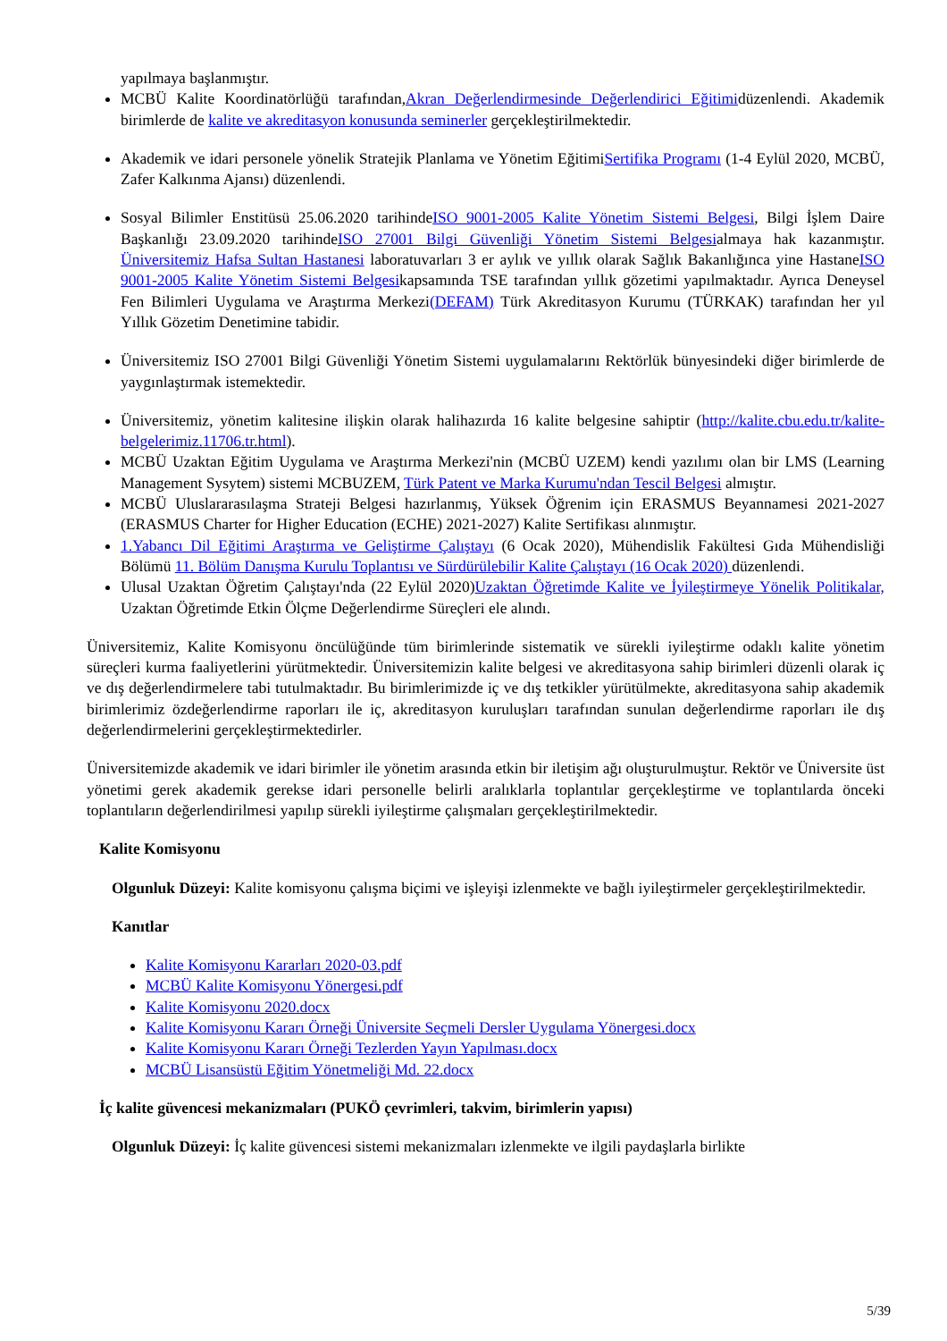yapılmaya başlanmıştır.
MCBÜ Kalite Koordinatörlüğü tarafından,Akran Değerlendirmesinde Değerlendirici Eğitimidüzenlendi. Akademik birimlerde de kalite ve akreditasyon konusunda seminerler gerçekleştirilmektedir.
Akademik ve idari personele yönelik Stratejik Planlama ve Yönetim EğitimiSertifika Programı (1-4 Eylül 2020, MCBÜ, Zafer Kalkınma Ajansı) düzenlendi.
Sosyal Bilimler Enstitüsü 25.06.2020 tarihindeISO 9001-2005 Kalite Yönetim Sistemi Belgesi, Bilgi İşlem Daire Başkanlığı 23.09.2020 tarihindeISO 27001 Bilgi Güvenliği Yönetim Sistemi Belgesialmaya hak kazanmıştır. Üniversitemiz Hafsa Sultan Hastanesi laboratuvarları 3 er aylık ve yıllık olarak Sağlık Bakanlığınca yine HastaneISO 9001-2005 Kalite Yönetim Sistemi Belgesikapsamında TSE tarafından yıllık gözetimi yapılmaktadır. Ayrıca Deneysel Fen Bilimleri Uygulama ve Araştırma Merkezi(DEFAM) Türk Akreditasyon Kurumu (TÜRKAK) tarafından her yıl Yıllık Gözetim Denetimine tabidir.
Üniversitemiz ISO 27001 Bilgi Güvenliği Yönetim Sistemi uygulamalarını Rektörlük bünyesindeki diğer birimlerde de yaygınlaştırmak istemektedir.
Üniversitemiz, yönetim kalitesine ilişkin olarak halihazırda 16 kalite belgesine sahiptir (http://kalite.cbu.edu.tr/kalite-belgelerimiz.11706.tr.html).
MCBÜ Uzaktan Eğitim Uygulama ve Araştırma Merkezi'nin (MCBÜ UZEM) kendi yazılımı olan bir LMS (Learning Management Sysytem) sistemi MCBUZEM, Türk Patent ve Marka Kurumu'ndan Tescil Belgesi almıştır.
MCBÜ Uluslararasılaşma Strateji Belgesi hazırlanmış, Yüksek Öğrenim için ERASMUS Beyannamesi 2021-2027 (ERASMUS Charter for Higher Education (ECHE) 2021-2027) Kalite Sertifikası alınmıştır.
1.Yabancı Dil Eğitimi Araştırma ve Geliştirme Çalıştayı (6 Ocak 2020), Mühendislik Fakültesi Gıda Mühendisliği Bölümü 11. Bölüm Danışma Kurulu Toplantısı ve Sürdürülebilir Kalite Çalıştayı (16 Ocak 2020) düzenlendi.
Ulusal Uzaktan Öğretim Çalıştayı'nda (22 Eylül 2020)Uzaktan Öğretimde Kalite ve İyileştirmeye Yönelik Politikalar, Uzaktan Öğretimde Etkin Ölçme Değerlendirme Süreçleri ele alındı.
Üniversitemiz, Kalite Komisyonu öncülüğünde tüm birimlerinde sistematik ve sürekli iyileştirme odaklı kalite yönetim süreçleri kurma faaliyetlerini yürütmektedir. Üniversitemizin kalite belgesi ve akreditasyona sahip birimleri düzenli olarak iç ve dış değerlendirmelere tabi tutulmaktadır. Bu birimlerimizde iç ve dış tetkikler yürütülmekte, akreditasyona sahip akademik birimlerimiz özdeğerlendirme raporları ile iç, akreditasyon kuruluşları tarafından sunulan değerlendirme raporları ile dış değerlendirmelerini gerçekleştirmektedirler.
Üniversitemizde akademik ve idari birimler ile yönetim arasında etkin bir iletişim ağı oluşturulmuştur. Rektör ve Üniversite üst yönetimi gerek akademik gerekse idari personelle belirli aralıklarla toplantılar gerçekleştirme ve toplantılarda önceki toplantıların değerlendirilmesi yapılıp sürekli iyileştirme çalışmaları gerçekleştirilmektedir.
Kalite Komisyonu
Olgunluk Düzeyi: Kalite komisyonu çalışma biçimi ve işleyişi izlenmekte ve bağlı iyileştirmeler gerçekleştirilmektedir.
Kanıtlar
Kalite Komisyonu Kararları 2020-03.pdf
MCBÜ Kalite Komisyonu Yönergesi.pdf
Kalite Komisyonu 2020.docx
Kalite Komisyonu Kararı Örneği Üniversite Seçmeli Dersler Uygulama Yönergesi.docx
Kalite Komisyonu Kararı Örneği Tezlerden Yayın Yapılması.docx
MCBÜ Lisansüstü Eğitim Yönetmeliği Md. 22.docx
İç kalite güvencesi mekanizmaları (PUKÖ çevrimleri, takvim, birimlerin yapısı)
Olgunluk Düzeyi: İç kalite güvencesi sistemi mekanizmaları izlenmekte ve ilgili paydaşlarla birlikte
5/39